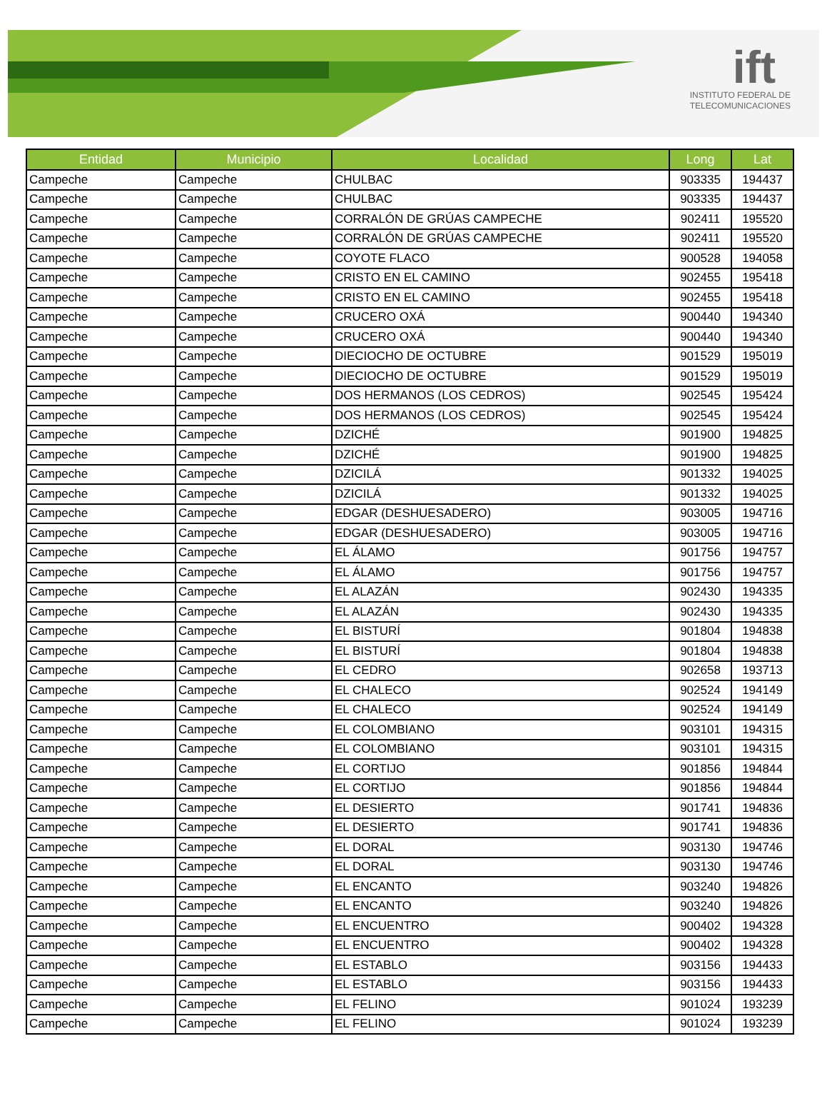ift
INSTITUTO FEDERAL DE
TELECOMUNICACIONES
| Entidad | Municipio | Localidad | Long | Lat |
| --- | --- | --- | --- | --- |
| Campeche | Campeche | CHULBAC | 903335 | 194437 |
| Campeche | Campeche | CHULBAC | 903335 | 194437 |
| Campeche | Campeche | CORRALÓN DE GRÚAS CAMPECHE | 902411 | 195520 |
| Campeche | Campeche | CORRALÓN DE GRÚAS CAMPECHE | 902411 | 195520 |
| Campeche | Campeche | COYOTE FLACO | 900528 | 194058 |
| Campeche | Campeche | CRISTO EN EL CAMINO | 902455 | 195418 |
| Campeche | Campeche | CRISTO EN EL CAMINO | 902455 | 195418 |
| Campeche | Campeche | CRUCERO OXÁ | 900440 | 194340 |
| Campeche | Campeche | CRUCERO OXÁ | 900440 | 194340 |
| Campeche | Campeche | DIECIOCHO DE OCTUBRE | 901529 | 195019 |
| Campeche | Campeche | DIECIOCHO DE OCTUBRE | 901529 | 195019 |
| Campeche | Campeche | DOS HERMANOS (LOS CEDROS) | 902545 | 195424 |
| Campeche | Campeche | DOS HERMANOS (LOS CEDROS) | 902545 | 195424 |
| Campeche | Campeche | DZICHÉ | 901900 | 194825 |
| Campeche | Campeche | DZICHÉ | 901900 | 194825 |
| Campeche | Campeche | DZICILÁ | 901332 | 194025 |
| Campeche | Campeche | DZICILÁ | 901332 | 194025 |
| Campeche | Campeche | EDGAR (DESHUESADERO) | 903005 | 194716 |
| Campeche | Campeche | EDGAR (DESHUESADERO) | 903005 | 194716 |
| Campeche | Campeche | EL ÁLAMO | 901756 | 194757 |
| Campeche | Campeche | EL ÁLAMO | 901756 | 194757 |
| Campeche | Campeche | EL ALAZÁN | 902430 | 194335 |
| Campeche | Campeche | EL ALAZÁN | 902430 | 194335 |
| Campeche | Campeche | EL BISTURÍ | 901804 | 194838 |
| Campeche | Campeche | EL BISTURÍ | 901804 | 194838 |
| Campeche | Campeche | EL CEDRO | 902658 | 193713 |
| Campeche | Campeche | EL CHALECO | 902524 | 194149 |
| Campeche | Campeche | EL CHALECO | 902524 | 194149 |
| Campeche | Campeche | EL COLOMBIANO | 903101 | 194315 |
| Campeche | Campeche | EL COLOMBIANO | 903101 | 194315 |
| Campeche | Campeche | EL CORTIJO | 901856 | 194844 |
| Campeche | Campeche | EL CORTIJO | 901856 | 194844 |
| Campeche | Campeche | EL DESIERTO | 901741 | 194836 |
| Campeche | Campeche | EL DESIERTO | 901741 | 194836 |
| Campeche | Campeche | EL DORAL | 903130 | 194746 |
| Campeche | Campeche | EL DORAL | 903130 | 194746 |
| Campeche | Campeche | EL ENCANTO | 903240 | 194826 |
| Campeche | Campeche | EL ENCANTO | 903240 | 194826 |
| Campeche | Campeche | EL ENCUENTRO | 900402 | 194328 |
| Campeche | Campeche | EL ENCUENTRO | 900402 | 194328 |
| Campeche | Campeche | EL ESTABLO | 903156 | 194433 |
| Campeche | Campeche | EL ESTABLO | 903156 | 194433 |
| Campeche | Campeche | EL FELINO | 901024 | 193239 |
| Campeche | Campeche | EL FELINO | 901024 | 193239 |